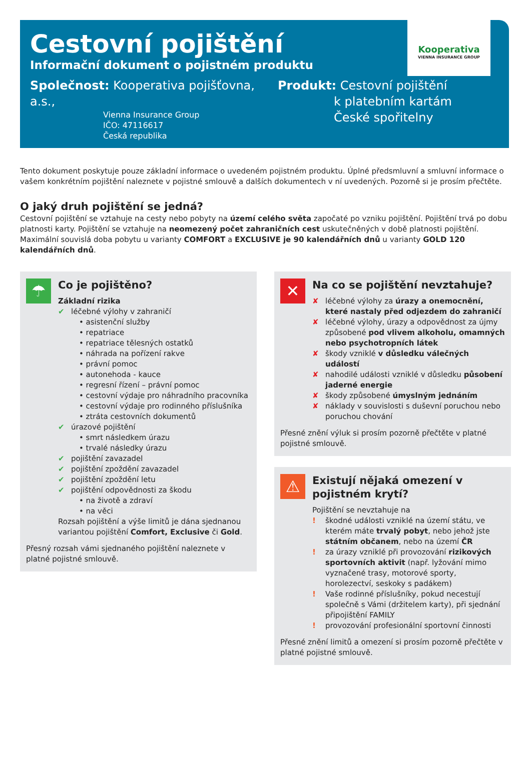Kooperativa
VIENNA INSURANCE GROUP
Cestovní pojištění
Informační dokument o pojistném produktu
Společnost: Kooperativa pojišťovna, a.s.,
Vienna Insurance Group
IČO: 47116617
Česká republika
Produkt: Cestovní pojištění
k platebním kartám
České spořitelny
Tento dokument poskytuje pouze základní informace o uvedeném pojistném produktu. Úplné předsmluvní a smluvní informace o vašem konkrétním pojištění naleznete v pojistné smlouvě a dalších dokumentech v ní uvedených. Pozorně si je prosím přečtěte.
O jaký druh pojištění se jedná?
Cestovní pojištění se vztahuje na cesty nebo pobyty na území celého světa započaté po vzniku pojištění. Pojištění trvá po dobu platnosti karty. Pojištění se vztahuje na neomezený počet zahraničních cest uskutečněných v době platnosti pojištění. Maximální souvislá doba pobytu u varianty COMFORT a EXCLUSIVE je 90 kalendářních dnů u varianty GOLD 120 kalendářních dnů.
☂
Co je pojištěno?
Základní rizika
✔ léčebné výlohy v zahraničí
• asistenční služby
• repatriace
• repatriace tělesných ostatků
• náhrada na pořízení rakve
• právní pomoc
• autonehoda - kauce
• regresní řízení – právní pomoc
• cestovní výdaje pro náhradního pracovníka
• cestovní výdaje pro rodinného příslušníka
• ztráta cestovních dokumentů
✔ úrazové pojištění
• smrt následkem úrazu
• trvalé následky úrazu
✔ pojištění zavazadel
✔ pojištění zpoždění zavazadel
✔ pojištění zpoždění letu
✔ pojištění odpovědnosti za škodu
• na životě a zdraví
• na věci
Rozsah pojištění a výše limitů je dána sjednanou variantou pojištění Comfort, Exclusive či Gold.
Přesný rozsah vámi sjednaného pojištění naleznete v platné pojistné smlouvě.
✕
Na co se pojištění nevztahuje?
✘ léčebné výlohy za úrazy a onemocnění, které nastaly před odjezdem do zahraničí
✘ léčebné výlohy, úrazy a odpovědnost za újmy způsobené pod vlivem alkoholu, omamných nebo psychotropních látek
✘ škody vzniklé v důsledku válečných událostí
✘ nahodilé události vzniklé v důsledku působení jaderné energie
✘ škody způsobené úmyslným jednáním
✘ náklady v souvislosti s duševní poruchou nebo poruchou chování
Přesné znění výluk si prosím pozorně přečtěte v platné pojistné smlouvě.
⚠
Existují nějaká omezení v pojistném krytí?
Pojištění se nevztahuje na
! škodné události vzniklé na území státu, ve kterém máte trvalý pobyt, nebo jehož jste státním občanem, nebo na území ČR
! za úrazy vzniklé při provozování rizikových sportovních aktivit (např. lyžování mimo vyznačené trasy, motorové sporty, horolezectví, seskoky s padákem)
! Vaše rodinné příslušníky, pokud necestují společně s Vámi (držitelem karty), při sjednání připojištění FAMILY
! provozování profesionální sportovní činnosti
Přesné znění limitů a omezení si prosím pozorně přečtěte v platné pojistné smlouvě.